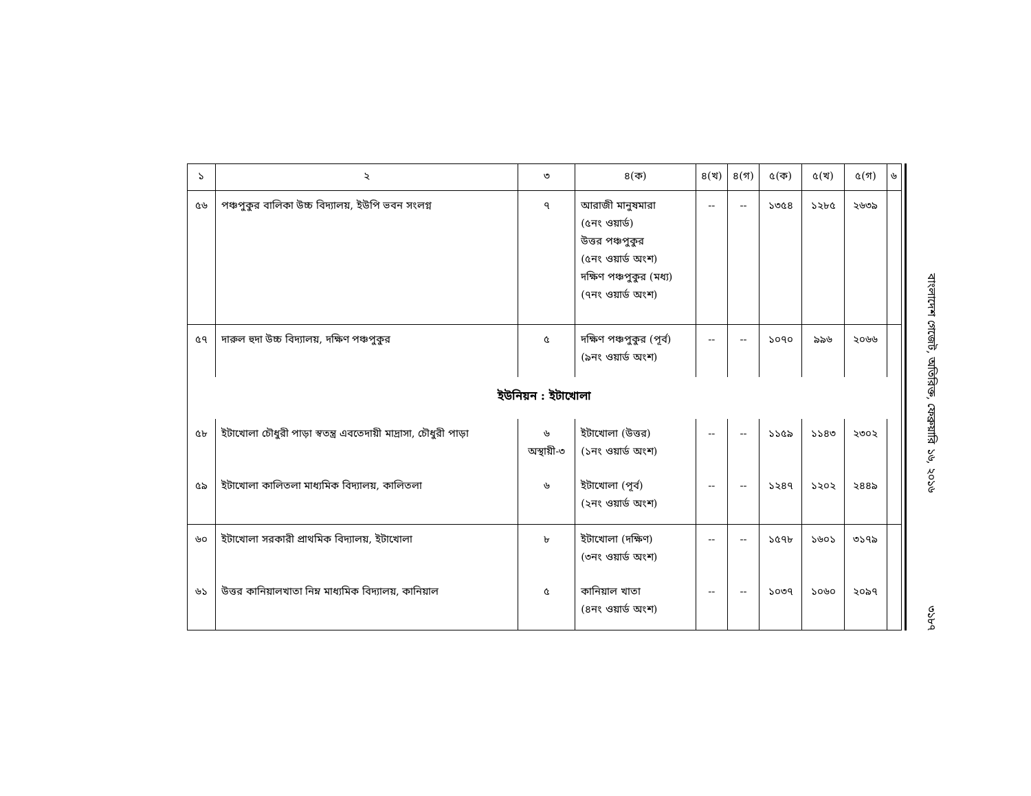| ১ | ২ | ৩ | ৪(ক) | ৪(খ) | ৪(গ) | ৫(ক) | ৫(খ) | ৫(গ) | ৬ |
| --- | --- | --- | --- | --- | --- | --- | --- | --- | --- |
| ৫৬ | পঞ্চপুকুর বালিকা উচ্চ বিদ্যালয়, ইউপি ভবন সংলগ্ন | ৭ | আরাজী মানুষমারা (৫নং ওয়ার্ড) উত্তর পঞ্চপুকুর (৫নং ওয়ার্ড অংশ) দক্ষিণ পঞ্চপুকুর (মধ্য) (৭নং ওয়ার্ড অংশ) | -- | -- | ১৩৫৪ | ১২৮৫ | ২৬৩৯ | |
| ৫৭ | দারুল হুদা উচ্চ বিদ্যালয়, দক্ষিণ পঞ্চপুকুর | ৫ | দক্ষিণ পঞ্চপুকুর (পূর্ব) (৯নং ওয়ার্ড অংশ) | -- | -- | ১০৭০ | ৯৯৬ | ২০৬৬ | |
| ইউনিয়ন : ইটাখোলা | | | | | | | | | |
| ৫৮ | ইটাখোলা চৌধুরী পাড়া স্বতন্ত্র এবতেদায়ী মাদ্রাসা, চৌধুরী পাড়া | ৬ অস্থায়ী-৩ | ইটাখোলা (উত্তর) (১নং ওয়ার্ড অংশ) | -- | -- | ১১৫৯ | ১১৪৩ | ২৩০২ | |
| ৫৯ | ইটাখোলা কালিতলা মাধ্যমিক বিদ্যালয়, কালিতলা | ৬ | ইটাখোলা (পূর্ব) (২নং ওয়ার্ড অংশ) | -- | -- | ১২৪৭ | ১২০২ | ২৪৪৯ | |
| ৬০ | ইটাখোলা সরকারী প্রাথমিক বিদ্যালয়, ইটাখোলা | ৮ | ইটাখোলা (দক্ষিণ) (৩নং ওয়ার্ড অংশ) | -- | -- | ১৫৭৮ | ১৬০১ | ৩১৭৯ | |
| ৬১ | উত্তর কানিয়ালখাতা নিম্ন মাধ্যমিক বিদ্যালয়, কানিয়াল | ৫ | কানিয়াল খাতা (৪নং ওয়ার্ড অংশ) | -- | -- | ১০৩৭ | ১০৬০ | ২০৯৭ | |
বাংলাদেশ গেজেট, অতিরিক্ত, ফেব্রুয়ারি ১৬, ২০১৬ ৩১৮৭